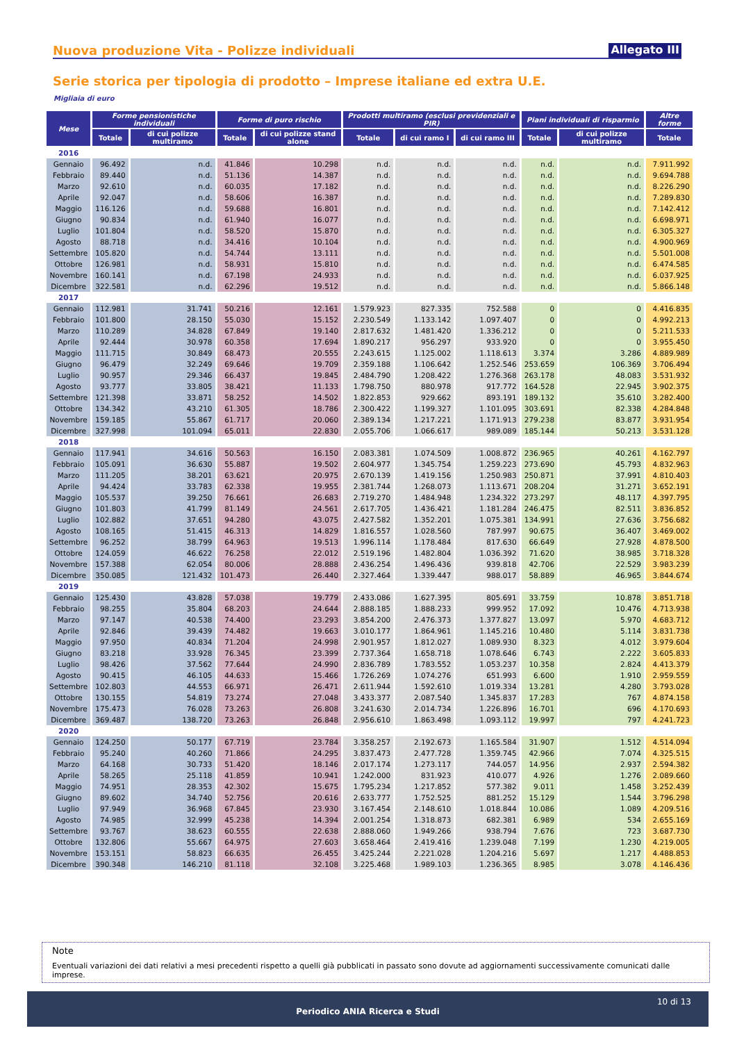Nuova produzione Vita - Polizze individuali
Allegato III
Serie storica per tipologia di prodotto – Imprese italiane ed extra U.E.
Migliaia di euro
| Mese | Forme pensionistiche individuali | | Forme di puro rischio | | Prodotti multiramo (esclusi previdenziali e PIR) | | | Piani individuali di risparmio | | Altre forme |
| --- | --- | --- | --- | --- | --- | --- | --- | --- | --- | --- |
| | Totale | di cui polizze multiramo | Totale | di cui polizze stand alone | Totale | di cui ramo I | di cui ramo III | Totale | di cui polizze multiramo | Totale |
| 2016 | | | | | | | | | | |
| Gennaio | 96.492 | n.d. | 41.846 | 10.298 | n.d. | n.d. | n.d. | n.d. | n.d. | 7.911.992 |
| Febbraio | 89.440 | n.d. | 51.136 | 14.387 | n.d. | n.d. | n.d. | n.d. | n.d. | 9.694.788 |
| Marzo | 92.610 | n.d. | 60.035 | 17.182 | n.d. | n.d. | n.d. | n.d. | n.d. | 8.226.290 |
| Aprile | 92.047 | n.d. | 58.606 | 16.387 | n.d. | n.d. | n.d. | n.d. | n.d. | 7.289.830 |
| Maggio | 116.126 | n.d. | 59.688 | 16.801 | n.d. | n.d. | n.d. | n.d. | n.d. | 7.142.412 |
| Giugno | 90.834 | n.d. | 61.940 | 16.077 | n.d. | n.d. | n.d. | n.d. | n.d. | 6.698.971 |
| Luglio | 101.804 | n.d. | 58.520 | 15.870 | n.d. | n.d. | n.d. | n.d. | n.d. | 6.305.327 |
| Agosto | 88.718 | n.d. | 34.416 | 10.104 | n.d. | n.d. | n.d. | n.d. | n.d. | 4.900.969 |
| Settembre | 105.820 | n.d. | 54.744 | 13.111 | n.d. | n.d. | n.d. | n.d. | n.d. | 5.501.008 |
| Ottobre | 126.981 | n.d. | 58.931 | 15.810 | n.d. | n.d. | n.d. | n.d. | n.d. | 6.474.585 |
| Novembre | 160.141 | n.d. | 67.198 | 24.933 | n.d. | n.d. | n.d. | n.d. | n.d. | 6.037.925 |
| Dicembre | 322.581 | n.d. | 62.296 | 19.512 | n.d. | n.d. | n.d. | n.d. | n.d. | 5.866.148 |
| 2017 | | | | | | | | | | |
| Gennaio | 112.981 | 31.741 | 50.216 | 12.161 | 1.579.923 | 827.335 | 752.588 | 0 | 0 | 4.416.835 |
| Febbraio | 101.800 | 28.150 | 55.030 | 15.152 | 2.230.549 | 1.133.142 | 1.097.407 | 0 | 0 | 4.992.213 |
| Marzo | 110.289 | 34.828 | 67.849 | 19.140 | 2.817.632 | 1.481.420 | 1.336.212 | 0 | 0 | 5.211.533 |
| Aprile | 92.444 | 30.978 | 60.358 | 17.694 | 1.890.217 | 956.297 | 933.920 | 0 | 0 | 3.955.450 |
| Maggio | 111.715 | 30.849 | 68.473 | 20.555 | 2.243.615 | 1.125.002 | 1.118.613 | 3.374 | 3.286 | 4.889.989 |
| Giugno | 96.479 | 32.249 | 69.646 | 19.709 | 2.359.188 | 1.106.642 | 1.252.546 | 253.659 | 106.369 | 3.706.494 |
| Luglio | 90.957 | 29.346 | 66.437 | 19.845 | 2.484.790 | 1.208.422 | 1.276.368 | 263.178 | 48.083 | 3.531.932 |
| Agosto | 93.777 | 33.805 | 38.421 | 11.133 | 1.798.750 | 880.978 | 917.772 | 164.528 | 22.945 | 3.902.375 |
| Settembre | 121.398 | 33.871 | 58.252 | 14.502 | 1.822.853 | 929.662 | 893.191 | 189.132 | 35.610 | 3.282.400 |
| Ottobre | 134.342 | 43.210 | 61.305 | 18.786 | 2.300.422 | 1.199.327 | 1.101.095 | 303.691 | 82.338 | 4.284.848 |
| Novembre | 159.185 | 55.867 | 61.717 | 20.060 | 2.389.134 | 1.217.221 | 1.171.913 | 279.238 | 83.877 | 3.931.954 |
| Dicembre | 327.998 | 101.094 | 65.011 | 22.830 | 2.055.706 | 1.066.617 | 989.089 | 185.144 | 50.213 | 3.531.128 |
| 2018 | | | | | | | | | | |
| Gennaio | 117.941 | 34.616 | 50.563 | 16.150 | 2.083.381 | 1.074.509 | 1.008.872 | 236.965 | 40.261 | 4.162.797 |
| Febbraio | 105.091 | 36.630 | 55.887 | 19.502 | 2.604.977 | 1.345.754 | 1.259.223 | 273.690 | 45.793 | 4.832.963 |
| Marzo | 111.205 | 38.201 | 63.621 | 20.975 | 2.670.139 | 1.419.156 | 1.250.983 | 250.871 | 37.991 | 4.810.403 |
| Aprile | 94.424 | 33.783 | 62.338 | 19.955 | 2.381.744 | 1.268.073 | 1.113.671 | 208.204 | 31.271 | 3.652.191 |
| Maggio | 105.537 | 39.250 | 76.661 | 26.683 | 2.719.270 | 1.484.948 | 1.234.322 | 273.297 | 48.117 | 4.397.795 |
| Giugno | 101.803 | 41.799 | 81.149 | 24.561 | 2.617.705 | 1.436.421 | 1.181.284 | 246.475 | 82.511 | 3.836.852 |
| Luglio | 102.882 | 37.651 | 94.280 | 43.075 | 2.427.582 | 1.352.201 | 1.075.381 | 134.991 | 27.636 | 3.756.682 |
| Agosto | 108.165 | 51.415 | 46.313 | 14.829 | 1.816.557 | 1.028.560 | 787.997 | 90.675 | 36.407 | 3.469.002 |
| Settembre | 96.252 | 38.799 | 64.963 | 19.513 | 1.996.114 | 1.178.484 | 817.630 | 66.649 | 27.928 | 4.878.500 |
| Ottobre | 124.059 | 46.622 | 76.258 | 22.012 | 2.519.196 | 1.482.804 | 1.036.392 | 71.620 | 38.985 | 3.718.328 |
| Novembre | 157.388 | 62.054 | 80.006 | 28.888 | 2.436.254 | 1.496.436 | 939.818 | 42.706 | 22.529 | 3.983.239 |
| Dicembre | 350.085 | 121.432 | 101.473 | 26.440 | 2.327.464 | 1.339.447 | 988.017 | 58.889 | 46.965 | 3.844.674 |
| 2019 | | | | | | | | | | |
| Gennaio | 125.430 | 43.828 | 57.038 | 19.779 | 2.433.086 | 1.627.395 | 805.691 | 33.759 | 10.878 | 3.851.718 |
| Febbraio | 98.255 | 35.804 | 68.203 | 24.644 | 2.888.185 | 1.888.233 | 999.952 | 17.092 | 10.476 | 4.713.938 |
| Marzo | 97.147 | 40.538 | 74.400 | 23.293 | 3.854.200 | 2.476.373 | 1.377.827 | 13.097 | 5.970 | 4.683.712 |
| Aprile | 92.846 | 39.439 | 74.482 | 19.663 | 3.010.177 | 1.864.961 | 1.145.216 | 10.480 | 5.114 | 3.831.738 |
| Maggio | 97.950 | 40.834 | 71.204 | 24.998 | 2.901.957 | 1.812.027 | 1.089.930 | 8.323 | 4.012 | 3.979.604 |
| Giugno | 83.218 | 33.928 | 76.345 | 23.399 | 2.737.364 | 1.658.718 | 1.078.646 | 6.743 | 2.222 | 3.605.833 |
| Luglio | 98.426 | 37.562 | 77.644 | 24.990 | 2.836.789 | 1.783.552 | 1.053.237 | 10.358 | 2.824 | 4.413.379 |
| Agosto | 90.415 | 46.105 | 44.633 | 15.466 | 1.726.269 | 1.074.276 | 651.993 | 6.600 | 1.910 | 2.959.559 |
| Settembre | 102.803 | 44.553 | 66.971 | 26.471 | 2.611.944 | 1.592.610 | 1.019.334 | 13.281 | 4.280 | 3.793.028 |
| Ottobre | 130.155 | 54.819 | 73.274 | 27.048 | 3.433.377 | 2.087.540 | 1.345.837 | 17.283 | 767 | 4.874.158 |
| Novembre | 175.473 | 76.028 | 73.263 | 26.808 | 3.241.630 | 2.014.734 | 1.226.896 | 16.701 | 696 | 4.170.693 |
| Dicembre | 369.487 | 138.720 | 73.263 | 26.848 | 2.956.610 | 1.863.498 | 1.093.112 | 19.997 | 797 | 4.241.723 |
| 2020 | | | | | | | | | | |
| Gennaio | 124.250 | 50.177 | 67.719 | 23.784 | 3.358.257 | 2.192.673 | 1.165.584 | 31.907 | 1.512 | 4.514.094 |
| Febbraio | 95.240 | 40.260 | 71.866 | 24.295 | 3.837.473 | 2.477.728 | 1.359.745 | 42.966 | 7.074 | 4.325.515 |
| Marzo | 64.168 | 30.733 | 51.420 | 18.146 | 2.017.174 | 1.273.117 | 744.057 | 14.956 | 2.937 | 2.594.382 |
| Aprile | 58.265 | 25.118 | 41.859 | 10.941 | 1.242.000 | 831.923 | 410.077 | 4.926 | 1.276 | 2.089.660 |
| Maggio | 74.951 | 28.353 | 42.302 | 15.675 | 1.795.234 | 1.217.852 | 577.382 | 9.011 | 1.458 | 3.252.439 |
| Giugno | 89.602 | 34.740 | 52.756 | 20.616 | 2.633.777 | 1.752.525 | 881.252 | 15.129 | 1.544 | 3.796.298 |
| Luglio | 97.949 | 36.968 | 67.845 | 23.930 | 3.167.454 | 2.148.610 | 1.018.844 | 10.086 | 1.089 | 4.209.516 |
| Agosto | 74.985 | 32.999 | 45.238 | 14.394 | 2.001.254 | 1.318.873 | 682.381 | 6.989 | 534 | 2.655.169 |
| Settembre | 93.767 | 38.623 | 60.555 | 22.638 | 2.888.060 | 1.949.266 | 938.794 | 7.676 | 723 | 3.687.730 |
| Ottobre | 132.806 | 55.667 | 64.975 | 27.603 | 3.658.464 | 2.419.416 | 1.239.048 | 7.199 | 1.230 | 4.219.005 |
| Novembre | 153.151 | 58.823 | 66.635 | 26.455 | 3.425.244 | 2.221.028 | 1.204.216 | 5.697 | 1.217 | 4.488.853 |
| Dicembre | 390.348 | 146.210 | 81.118 | 32.108 | 3.225.468 | 1.989.103 | 1.236.365 | 8.985 | 3.078 | 4.146.436 |
Note
Eventuali variazioni dei dati relativi a mesi precedenti rispetto a quelli già pubblicati in passato sono dovute ad aggiornamenti successivamente comunicati dalle imprese.
10 di 13
Periodico ANIA Ricerca e Studi